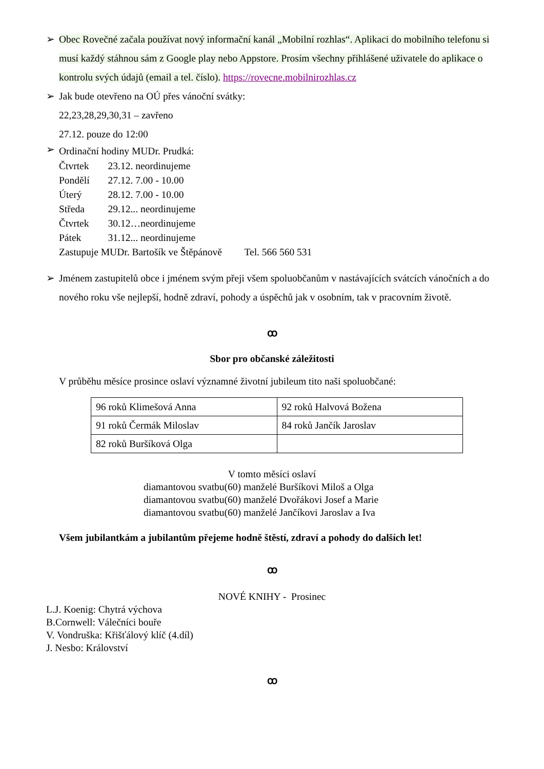➢ Obec Rovečné začala používat nový informační kanál „Mobilní rozhlas“. Aplikaci do mobilního telefonu si musí každý stáhnou sám z Google play nebo Appstore. Prosím všechny přihlášené uživatele do aplikace o kontrolu svých údajů (email a tel. číslo). https://rovecne.mobilnirozhlas.cz
➢ Jak bude otevřeno na OÚ přes vánoční svátky:
22,23,28,29,30,31 – zavřeno
27.12. pouze do 12:00
➢
Ordinační hodiny MUDr. Prudká:
| Čtvrtek | 23.12. neordinujeme |
| Pondělí | 27.12. 7.00 - 10.00 |
| Úterý | 28.12. 7.00 - 10.00 |
| Středa | 29.12... neordinujeme |
| Čtvrtek | 30.12…neordinujeme |
| Pátek | 31.12... neordinujeme |
Zastupuje MUDr. Bartošík ve Štěpánově Tel. 566 560 531
➢ Jménem zastupitelů obce i jménem svým přeji všem spoluobčanům v nastávajících svátcích vánočních a do nového roku vše nejlepší, hodně zdraví, pohody a úspěchů jak v osobním, tak v pracovním životě.
ꝏ
Sbor pro občanské záležitosti
V průběhu měsíce prosince oslaví významné životní jubileum tito naši spoluobčané:
| 96 roků Klimešová Anna | 92 roků Halvová Božena |
| 91 roků Čermák Miloslav | 84 roků Jančík Jaroslav |
| 82 roků Buršíková Olga | |
V tomto měsíci oslaví
diamantovou svatbu(60) manželé Buršíkovi Miloš a Olga
diamantovou svatbu(60) manželé Dvořákovi Josef a Marie
diamantovou svatbu(60) manželé Jančíkovi Jaroslav a Iva
Všem jubilantkám a jubilantům přejeme hodně štěstí, zdraví a pohody do dalších let!
ꝏ
NOVÉ KNIHY - Prosinec
L.J. Koenig: Chytrá výchova
B.Cornwell: Válečníci bouře
V. Vondruška: Křišťálový klíč (4.díl)
J. Nesbo: Království
ꝏ